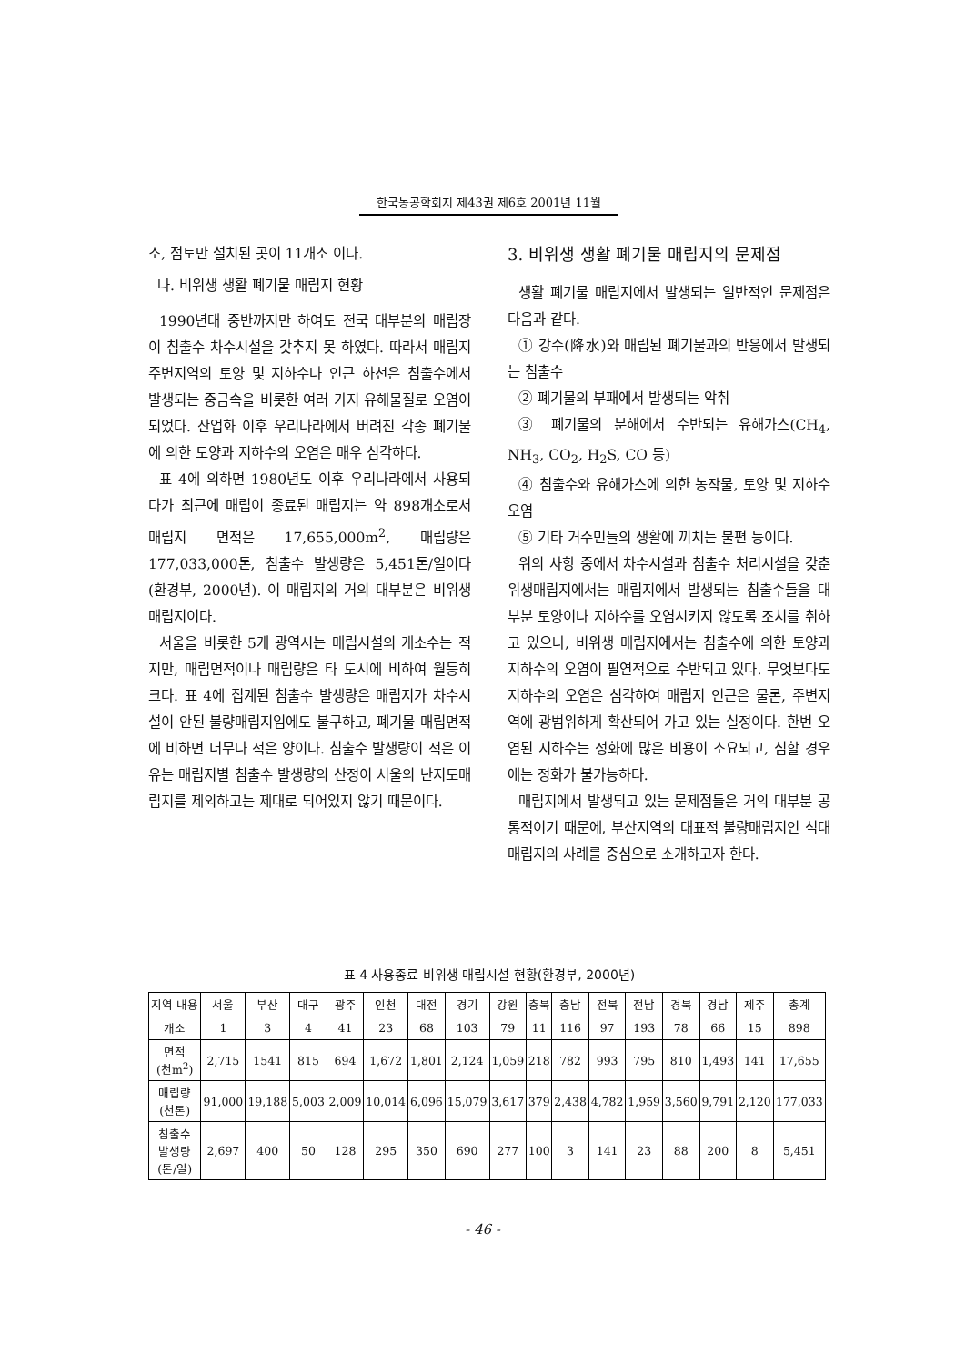한국농공학회지 제43권 제6호 2001년 11월
소, 점토만 설치된 곳이 11개소 이다.
나. 비위생 생활 폐기물 매립지 현황
1990년대 중반까지만 하여도 전국 대부분의 매립장이 침출수 차수시설을 갖추지 못 하였다. 따라서 매립지 주변지역의 토양 및 지하수나 인근 하천은 침출수에서 발생되는 중금속을 비롯한 여러 가지 유해물질로 오염이 되었다. 산업화 이후 우리나라에서 버려진 각종 폐기물에 의한 토양과 지하수의 오염은 매우 심각하다.
표 4에 의하면 1980년도 이후 우리나라에서 사용되다가 최근에 매립이 종료된 매립지는 약 898개소로서 매립지 면적은 17,655,000m<sup>2</sup>, 매립량은 177,033,000톤, 침출수 발생량은 5,451톤/일이다(환경부, 2000년). 이 매립지의 거의 대부분은 비위생 매립지이다.
서울을 비롯한 5개 광역시는 매립시설의 개소수는 적지만, 매립면적이나 매립량은 타 도시에 비하여 월등히 크다. 표 4에 집계된 침출수 발생량은 매립지가 차수시설이 안된 불량매립지임에도 불구하고, 폐기물 매립면적에 비하면 너무나 적은 양이다. 침출수 발생량이 적은 이유는 매립지별 침출수 발생량의 산정이 서울의 난지도매립지를 제외하고는 제대로 되어있지 않기 때문이다.
3. 비위생 생활 폐기물 매립지의 문제점
생활 폐기물 매립지에서 발생되는 일반적인 문제점은 다음과 같다.
① 강수(降水)와 매립된 폐기물과의 반응에서 발생되는 침출수
② 폐기물의 부패에서 발생되는 악취
③ 폐기물의 분해에서 수반되는 유해가스(CH<sub>4</sub>, NH<sub>3</sub>, CO<sub>2</sub>, H<sub>2</sub>S, CO 등)
④ 침출수와 유해가스에 의한 농작물, 토양 및 지하수 오염
⑤ 기타 거주민들의 생활에 끼치는 불편 등이다.
위의 사항 중에서 차수시설과 침출수 처리시설을 갖춘 위생매립지에서는 매립지에서 발생되는 침출수들을 대부분 토양이나 지하수를 오염시키지 않도록 조치를 취하고 있으나, 비위생 매립지에서는 침출수에 의한 토양과 지하수의 오염이 필연적으로 수반되고 있다. 무엇보다도 지하수의 오염은 심각하여 매립지 인근은 물론, 주변지역에 광범위하게 확산되어 가고 있는 실정이다. 한번 오염된 지하수는 정화에 많은 비용이 소요되고, 심할 경우에는 정화가 불가능하다.
매립지에서 발생되고 있는 문제점들은 거의 대부분 공통적이기 때문에, 부산지역의 대표적 불량매립지인 석대매립지의 사례를 중심으로 소개하고자 한다.
표 4 사용종료 비위생 매립시설 현황(환경부, 2000년)
| 지역 내용 | 서울 | 부산 | 대구 | 광주 | 인천 | 대전 | 경기 | 강원 | 충북 | 충남 | 전북 | 전남 | 경북 | 경남 | 제주 | 총계 |
| --- | --- | --- | --- | --- | --- | --- | --- | --- | --- | --- | --- | --- | --- | --- | --- | --- |
| 개소 | 1 | 3 | 4 | 41 | 23 | 68 | 103 | 79 | 11 | 116 | 97 | 193 | 78 | 66 | 15 | 898 |
| 면적 (천m<sup>2</sup>) | 2,715 | 1541 | 815 | 694 | 1,672 | 1,801 | 2,124 | 1,059 | 218 | 782 | 993 | 795 | 810 | 1,493 | 141 | 17,655 |
| 매립량 (천톤) | 91,000 | 19,188 | 5,003 | 2,009 | 10,014 | 6,096 | 15,079 | 3,617 | 379 | 2,438 | 4,782 | 1,959 | 3,560 | 9,791 | 2,120 | 177,033 |
| 침출수 발생량 (톤/일) | 2,697 | 400 | 50 | 128 | 295 | 350 | 690 | 277 | 100 | 3 | 141 | 23 | 88 | 200 | 8 | 5,451 |
- 46 -